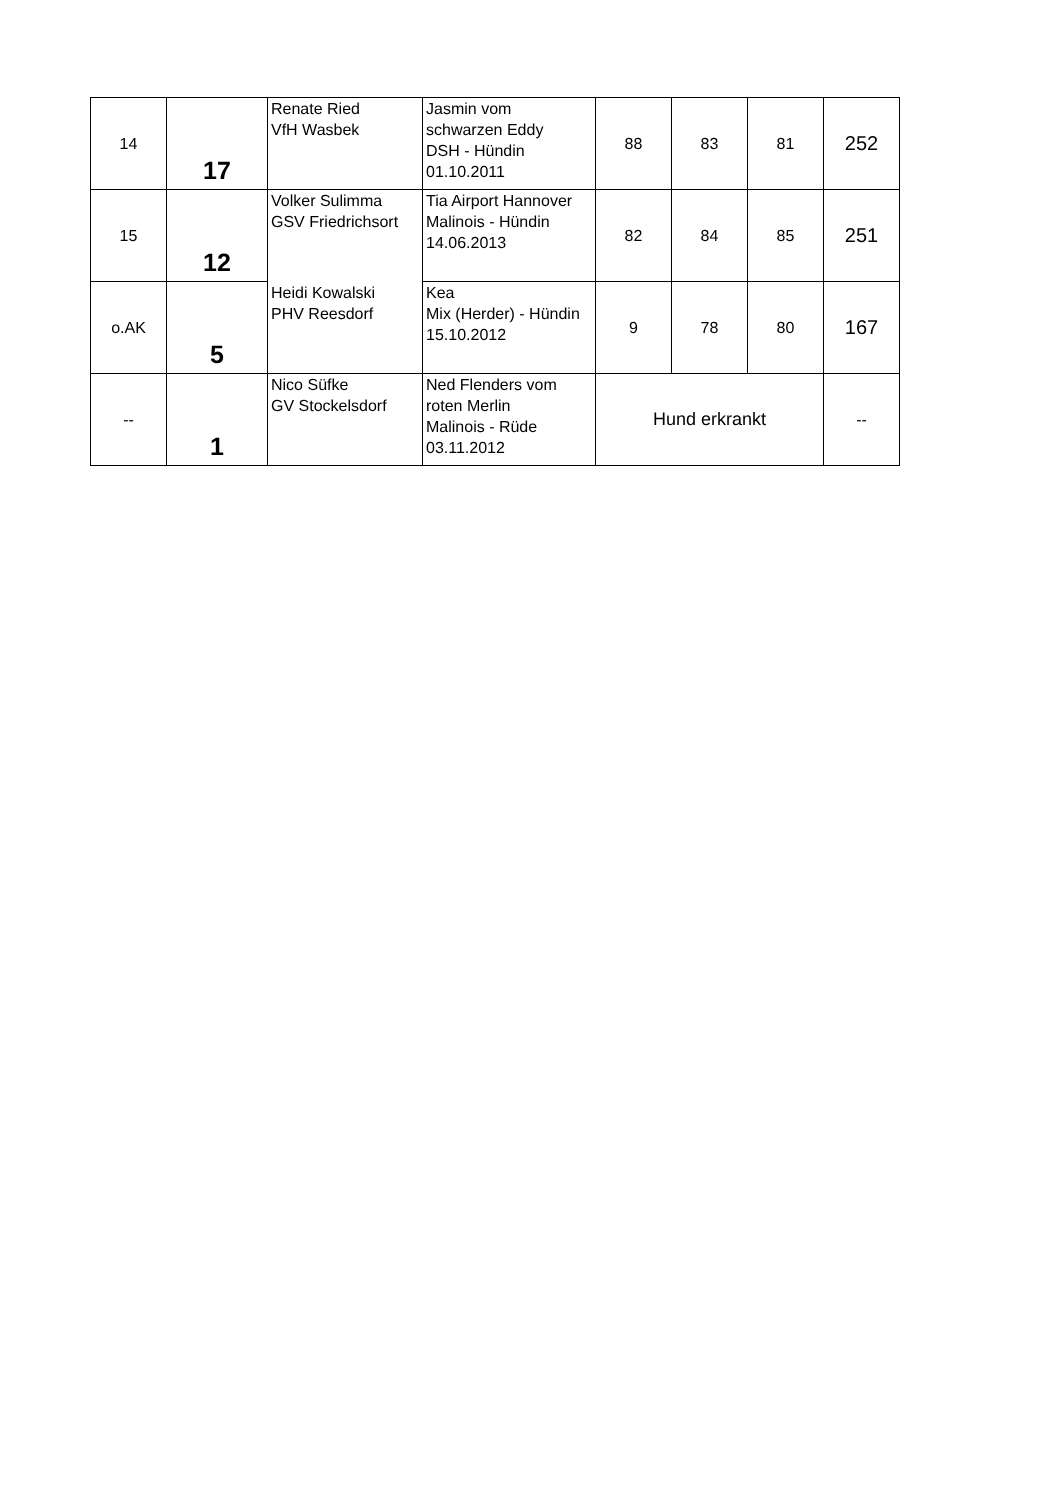| 14 | 17 | Renate Ried VfH Wasbek | Jasmin vom schwarzen Eddy DSH - Hündin 01.10.2011 | 88 | 83 | 81 | 252 |
| 15 | 12 | Volker Sulimma GSV Friedrichsort | Tia Airport Hannover Malinois - Hündin 14.06.2013 | 82 | 84 | 85 | 251 |
| o.AK | 5 | Heidi Kowalski PHV Reesdorf | Kea Mix (Herder) - Hündin 15.10.2012 | 9 | 78 | 80 | 167 |
| -- | 1 | Nico Süfke GV Stockelsdorf | Ned Flenders vom roten Merlin Malinois - Rüde 03.11.2012 | Hund erkrankt | | | -- |